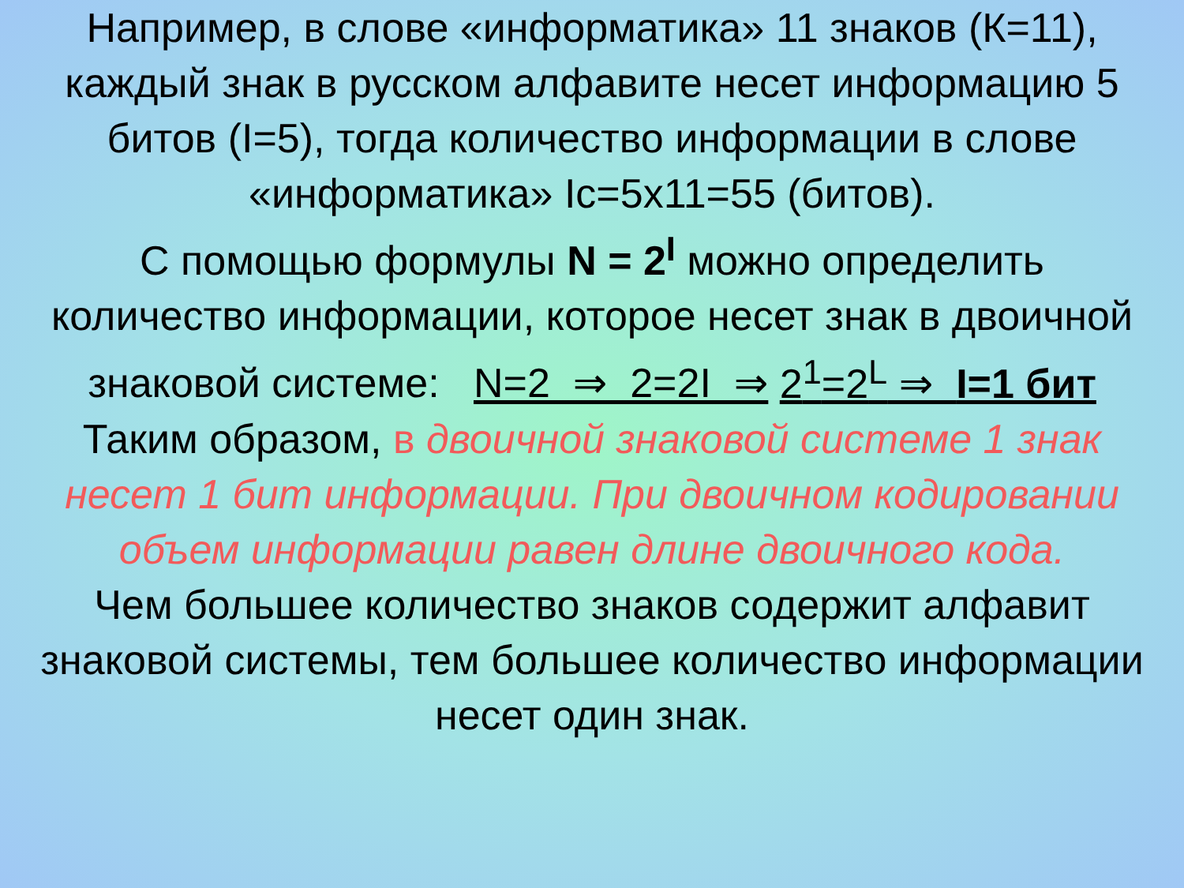Например, в слове «информатика» 11 знаков (К=11), каждый знак в русском алфавите несет информацию 5 битов (I=5), тогда количество информации в слове «информатика» Ic=5x11=55 (битов).
С помощью формулы N = 2<sup>I</sup> можно определить количество информации, которое несет знак в двоичной знаковой системе: N=2 ⇒ 2=2I ⇒ 2<sup>1</sup>=2<sup>L</sup> ⇒ I=1 бит
Таким образом, в двоичной знаковой системе 1 знак несет 1 бит информации. При двоичном кодировании объем информации равен длине двоичного кода.
Чем большее количество знаков содержит алфавит знаковой системы, тем большее количество информации несет один знак.